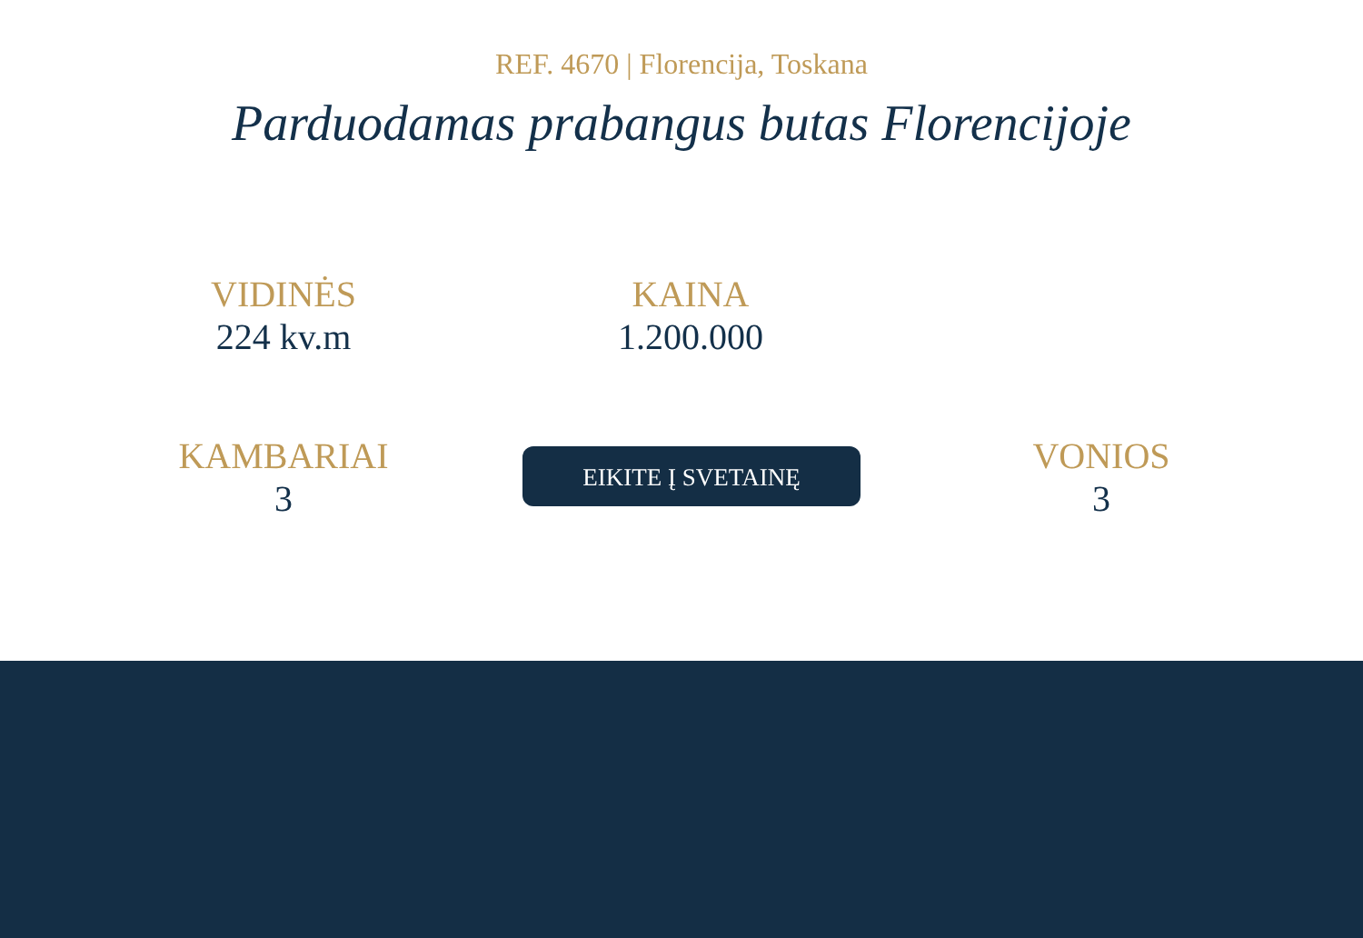REF. 4670 | Florencija, Toskana
Parduodamas prabangus butas Florencijoje
VIDINĖS
224 kv.m
KAINA
1.200.000
KAMBARIAI
3
EIKITE Į SVETAINĘ
VONIOS
3